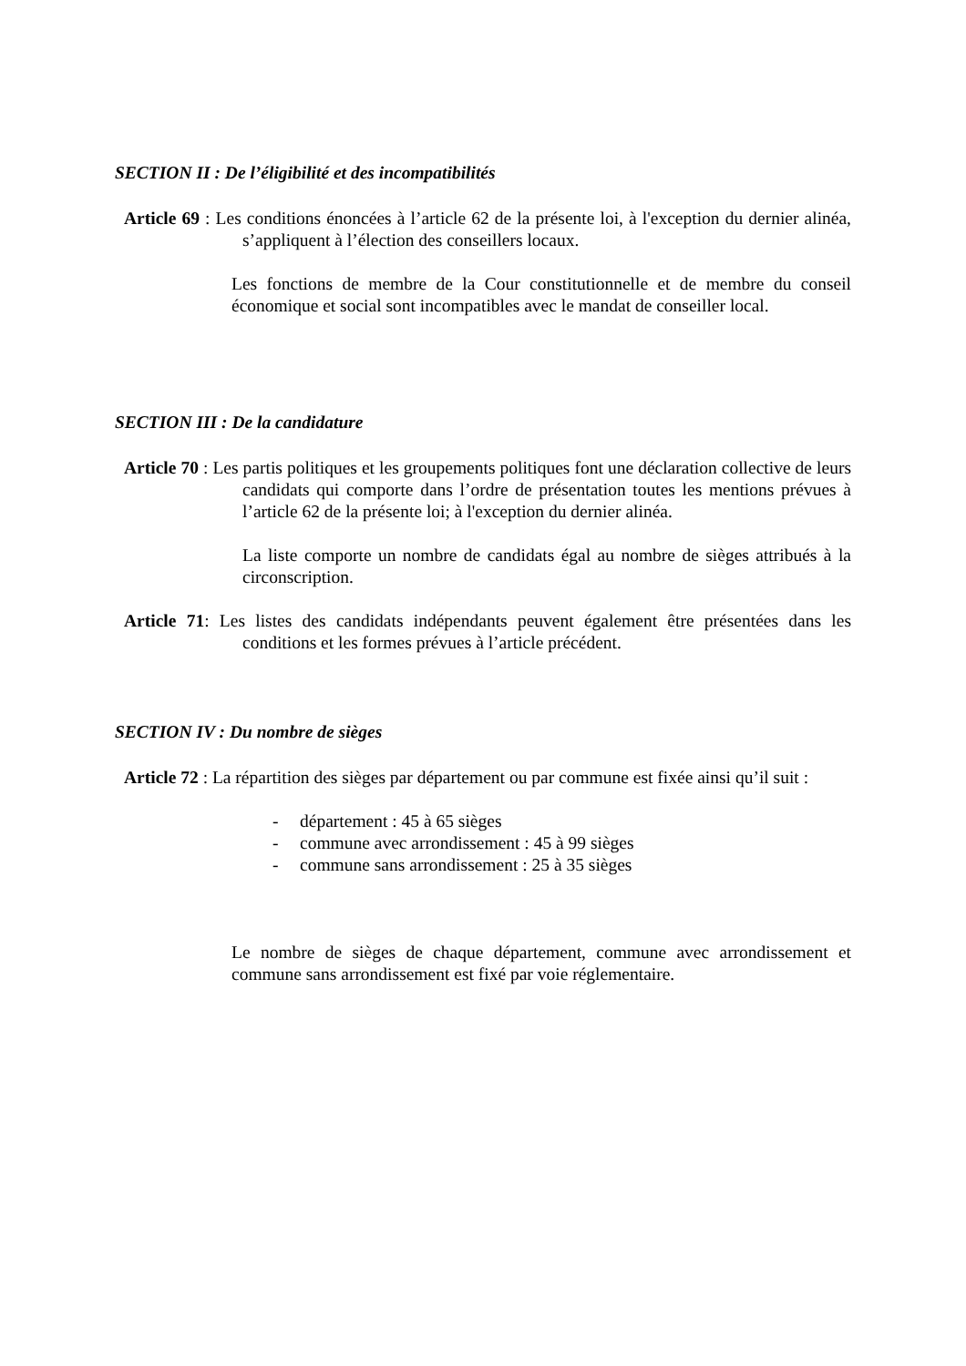SECTION II : De l’éligibilité et des incompatibilités
Article 69 : Les conditions énoncées à l’article 62 de la présente loi, à l'exception du dernier alinéa, s’appliquent à l’élection des conseillers locaux.
Les fonctions de membre de la Cour constitutionnelle et de membre du conseil économique et social sont incompatibles avec le mandat de conseiller local.
SECTION III : De la candidature
Article 70 : Les partis politiques et les groupements politiques font une déclaration collective de leurs candidats qui comporte dans l’ordre de présentation toutes les mentions prévues à l’article 62 de la présente loi; à l'exception du dernier alinéa.
La liste comporte un nombre de candidats égal au nombre de sièges attribués à la circonscription.
Article 71: Les listes des candidats indépendants peuvent également être présentées dans les conditions et les formes prévues à l’article précédent.
SECTION IV : Du nombre de sièges
Article 72 : La répartition des sièges par département ou par commune est fixée ainsi qu’il suit :
- département : 45 à 65 sièges
- commune avec arrondissement : 45 à 99 sièges
- commune sans arrondissement : 25 à 35 sièges
Le nombre de sièges de chaque département, commune avec arrondissement et commune sans arrondissement est fixé par voie réglementaire.